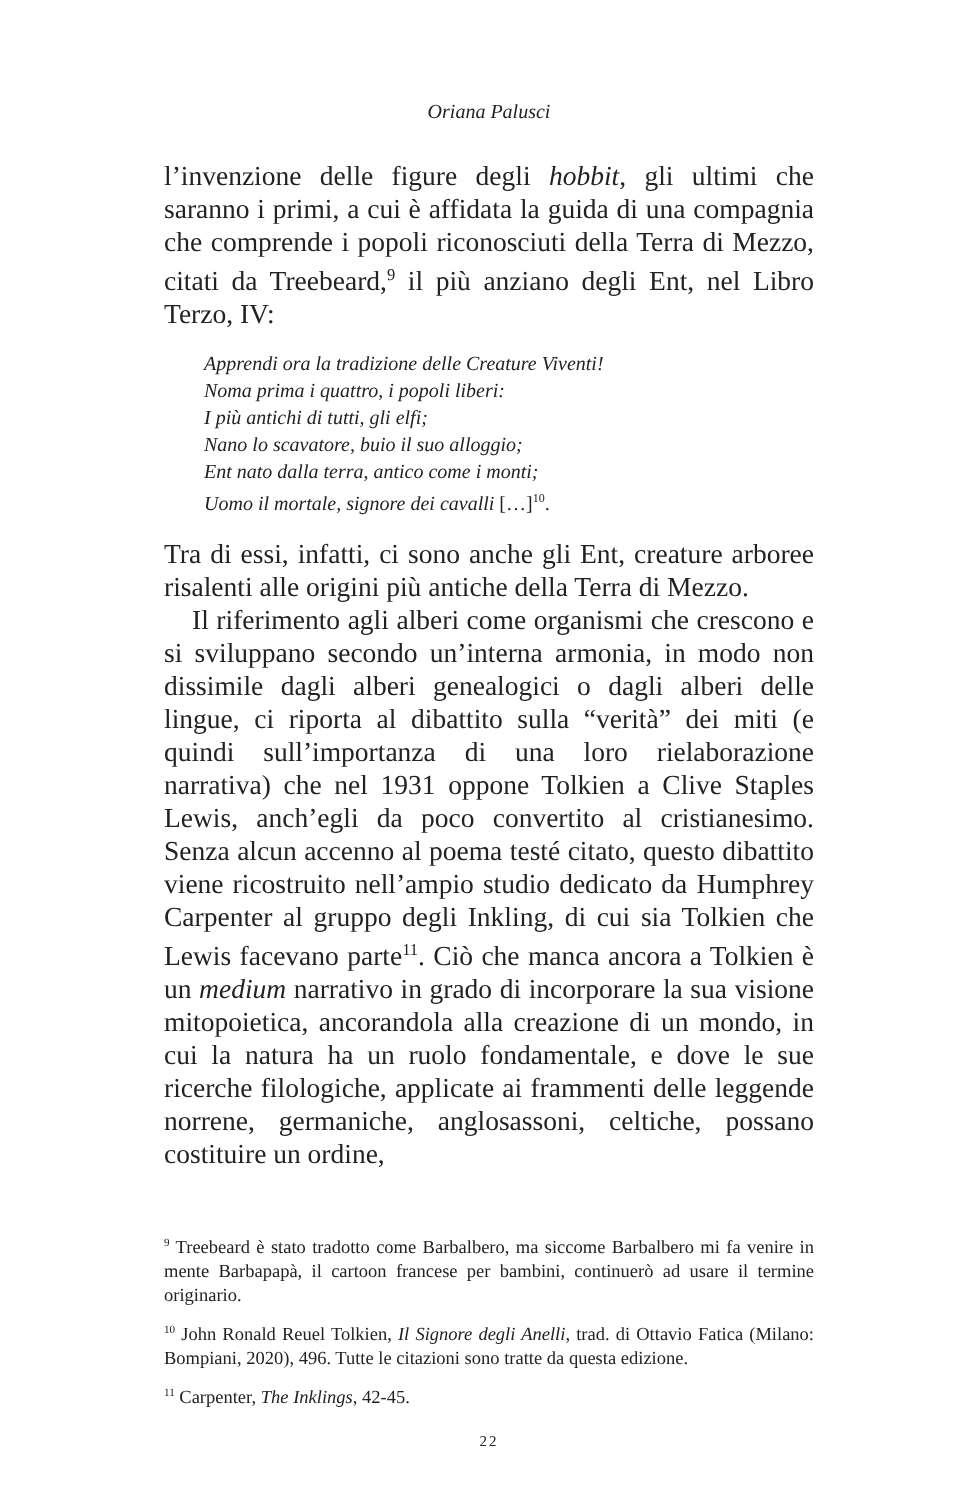Oriana Palusci
l’invenzione delle figure degli hobbit, gli ultimi che saranno i primi, a cui è affidata la guida di una compagnia che comprende i popoli riconosciuti della Terra di Mezzo, citati da Treebeard,<sup>9</sup> il più anziano degli Ent, nel Libro Terzo, IV:
Apprendi ora la tradizione delle Creature Viventi!
Noma prima i quattro, i popoli liberi:
I più antichi di tutti, gli elfi;
Nano lo scavatore, buio il suo alloggio;
Ent nato dalla terra, antico come i monti;
Uomo il mortale, signore dei cavalli […]<sup>10</sup>.
Tra di essi, infatti, ci sono anche gli Ent, creature arboree risalenti alle origini più antiche della Terra di Mezzo.
Il riferimento agli alberi come organismi che crescono e si sviluppano secondo un’interna armonia, in modo non dissimile dagli alberi genealogici o dagli alberi delle lingue, ci riporta al dibattito sulla “verità” dei miti (e quindi sull’importanza di una loro rielaborazione narrativa) che nel 1931 oppone Tolkien a Clive Staples Lewis, anch’egli da poco convertito al cristianesimo. Senza alcun accenno al poema testé citato, questo dibattito viene ricostruito nell’ampio studio dedicato da Humphrey Carpenter al gruppo degli Inkling, di cui sia Tolkien che Lewis facevano parte<sup>11</sup>. Ciò che manca ancora a Tolkien è un medium narrativo in grado di incorporare la sua visione mitopoietica, ancorandola alla creazione di un mondo, in cui la natura ha un ruolo fondamentale, e dove le sue ricerche filologiche, applicate ai frammenti delle leggende norrene, germaniche, anglosassoni, celtiche, possano costituire un ordine,
<sup>9</sup> Treebeard è stato tradotto come Barbalbero, ma siccome Barbalbero mi fa venire in mente Barbapapà, il cartoon francese per bambini, continuerò ad usare il termine originario.
<sup>10</sup> John Ronald Reuel Tolkien, Il Signore degli Anelli, trad. di Ottavio Fatica (Milano: Bompiani, 2020), 496. Tutte le citazioni sono tratte da questa edizione.
<sup>11</sup> Carpenter, The Inklings, 42-45.
22